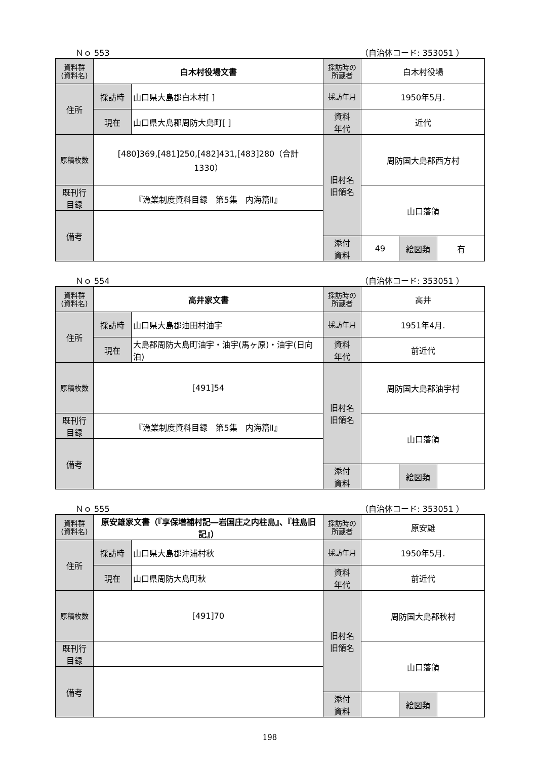Ｎｏ 553 （自治体コード: 353051 ）
| 資料群 (資料名) | 白木村役場文書 | | 採訪時の 所蔵者 | 白木村役場 | | |
| 住所 | 採訪時 | 山口県大島郡白木村[ ] | 採訪年月 | 1950年5月. | | |
| | 現在 | 山口県大島郡周防大島町[ ] | 資料 年代 | 近代 | | |
| 原稿枚数 | [480]369,[481]250,[482]431,[483]280（合計 1330） | | 旧村名 旧領名 | 周防国大島郡西方村 | | |
| 既刊行 目録 | 『漁業制度資料目録 第5集 内海篇Ⅱ』 | | | 山口藩領 | | |
| 備考 | | | | | | |
| | | | 添付 資料 | 49 | 絵図類 | 有 |
Ｎｏ 554 （自治体コード: 353051 ）
| 資料群 (資料名) | 高井家文書 | | 採訪時の 所蔵者 | 高井 | | |
| 住所 | 採訪時 | 山口県大島郡油田村油宇 | 採訪年月 | 1951年4月. | | |
| | 現在 | 大島郡周防大島町油宇・油宇(馬ヶ原)・油宇(日向泊) | 資料 年代 | 前近代 | | |
| 原稿枚数 | [491]54 | | 旧村名 旧領名 | 周防国大島郡油宇村 | | |
| 既刊行 目録 | 『漁業制度資料目録 第5集 内海篇Ⅱ』 | | | 山口藩領 | | |
| 備考 | | | | | | |
| | | | 添付 資料 | | 絵図類 | |
Ｎｏ 555 （自治体コード: 353051 ）
| 資料群 (資料名) | 原安雄家文書（『享保増補村記―岩国庄之内柱島』、『柱島旧記』） | | 採訪時の 所蔵者 | 原安雄 | | |
| 住所 | 採訪時 | 山口県大島郡沖浦村秋 | 採訪年月 | 1950年5月. | | |
| | 現在 | 山口県周防大島町秋 | 資料 年代 | 前近代 | | |
| 原稿枚数 | [491]70 | | 旧村名 旧領名 | 周防国大島郡秋村 | | |
| 既刊行 目録 | | | | 山口藩領 | | |
| 備考 | | | | | | |
| | | | 添付 資料 | | 絵図類 | |
198